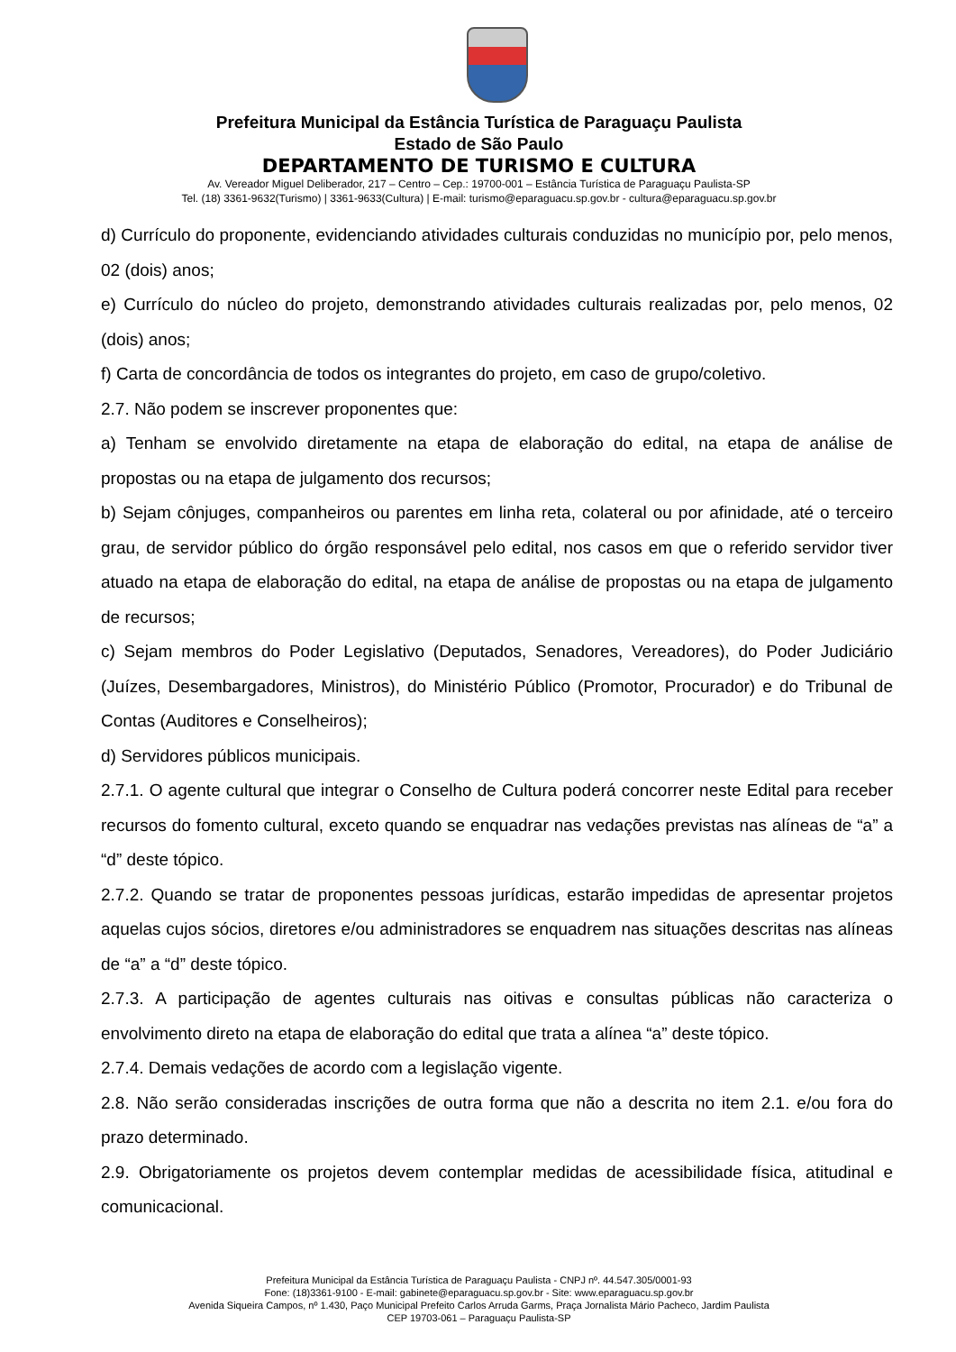Prefeitura Municipal da Estância Turística de Paraguaçu Paulista
Estado de São Paulo
DEPARTAMENTO DE TURISMO E CULTURA
Av. Vereador Miguel Deliberador, 217 – Centro – Cep.: 19700-001 – Estância Turística de Paraguaçu Paulista-SP
Tel. (18) 3361-9632(Turismo) | 3361-9633(Cultura) | E-mail: turismo@eparaguacu.sp.gov.br - cultura@eparaguacu.sp.gov.br
d) Currículo do proponente, evidenciando atividades culturais conduzidas no município por, pelo menos, 02 (dois) anos;
e) Currículo do núcleo do projeto, demonstrando atividades culturais realizadas por, pelo menos, 02 (dois) anos;
f) Carta de concordância de todos os integrantes do projeto, em caso de grupo/coletivo.
2.7. Não podem se inscrever proponentes que:
a) Tenham se envolvido diretamente na etapa de elaboração do edital, na etapa de análise de propostas ou na etapa de julgamento dos recursos;
b) Sejam cônjuges, companheiros ou parentes em linha reta, colateral ou por afinidade, até o terceiro grau, de servidor público do órgão responsável pelo edital, nos casos em que o referido servidor tiver atuado na etapa de elaboração do edital, na etapa de análise de propostas ou na etapa de julgamento de recursos;
c) Sejam membros do Poder Legislativo (Deputados, Senadores, Vereadores), do Poder Judiciário (Juízes, Desembargadores, Ministros), do Ministério Público (Promotor, Procurador) e do Tribunal de Contas (Auditores e Conselheiros);
d) Servidores públicos municipais.
2.7.1. O agente cultural que integrar o Conselho de Cultura poderá concorrer neste Edital para receber recursos do fomento cultural, exceto quando se enquadrar nas vedações previstas nas alíneas de “a” a “d” deste tópico.
2.7.2. Quando se tratar de proponentes pessoas jurídicas, estarão impedidas de apresentar projetos aquelas cujos sócios, diretores e/ou administradores se enquadrem nas situações descritas nas alíneas de “a” a “d” deste tópico.
2.7.3. A participação de agentes culturais nas oitivas e consultas públicas não caracteriza o envolvimento direto na etapa de elaboração do edital que trata a alínea “a” deste tópico.
2.7.4. Demais vedações de acordo com a legislação vigente.
2.8. Não serão consideradas inscrições de outra forma que não a descrita no item 2.1. e/ou fora do prazo determinado.
2.9. Obrigatoriamente os projetos devem contemplar medidas de acessibilidade física, atitudinal e comunicacional.
Prefeitura Municipal da Estância Turística de Paraguaçu Paulista - CNPJ nº. 44.547.305/0001-93
Fone: (18)3361-9100 - E-mail: gabinete@eparaguacu.sp.gov.br - Site: www.eparaguacu.sp.gov.br
Avenida Siqueira Campos, nº 1.430, Paço Municipal Prefeito Carlos Arruda Garms, Praça Jornalista Mário Pacheco, Jardim Paulista
CEP 19703-061 – Paraguaçu Paulista-SP